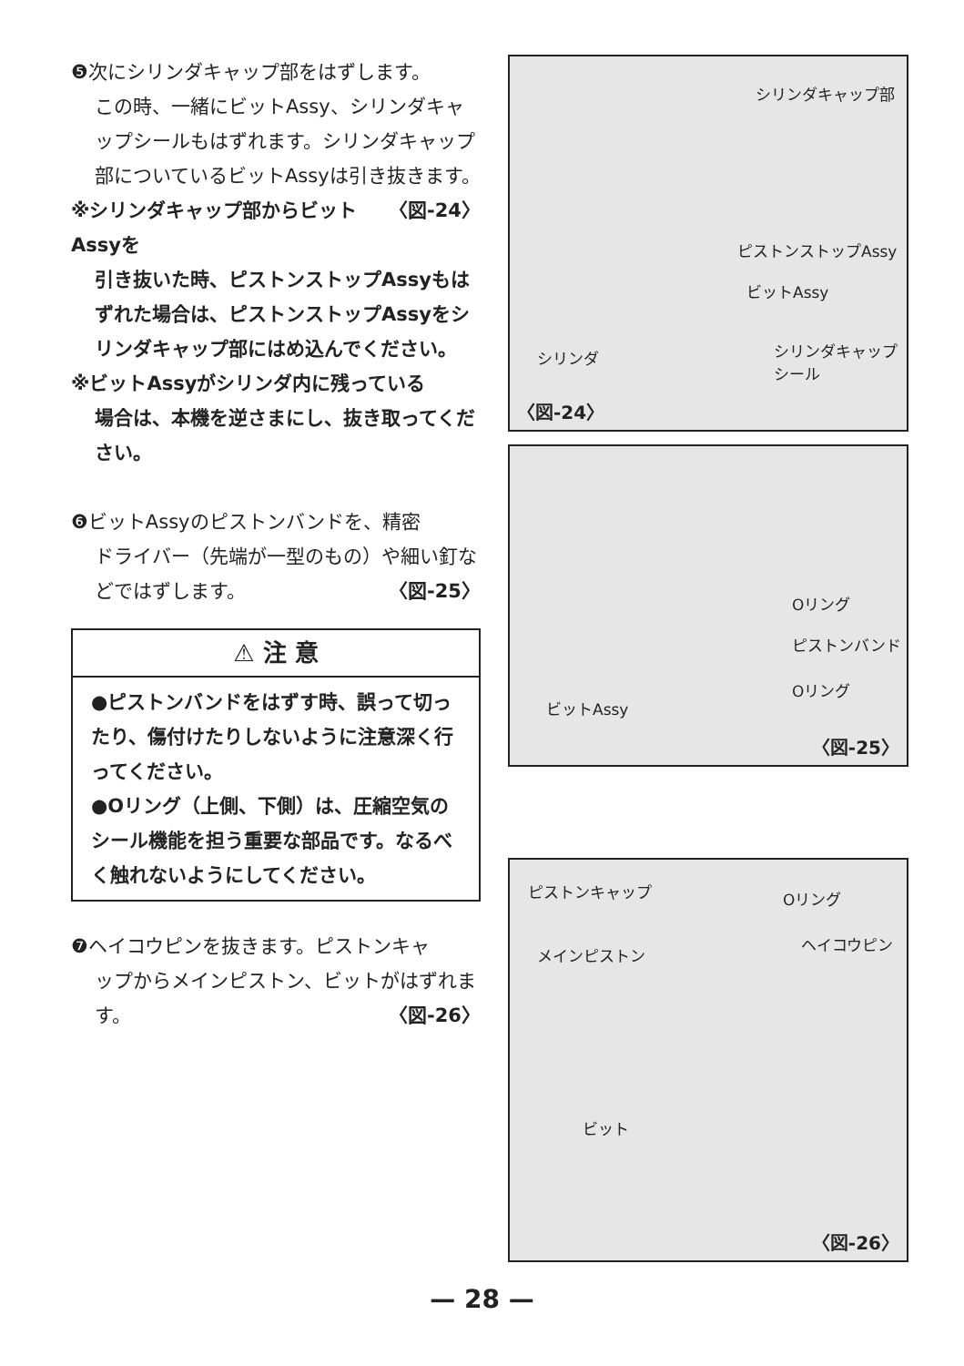❺次にシリンダキャップ部をはずします。
この時、一緒にビットAssy、シリンダキャップシールもはずれます。シリンダキャップ部についているビットAssyは引き抜きます。 〈図-24〉
※シリンダキャップ部からビットAssyを
引き抜いた時、ピストンストップAssyもはずれた場合は、ピストンストップAssyをシリンダキャップ部にはめ込んでください。
※ビットAssyがシリンダ内に残っている
場合は、本機を逆さまにし、抜き取ってください。
❻ビットAssyのピストンバンドを、精密
ドライバー（先端が一型のもの）や細い釘などではずします。 〈図-25〉
⚠ 注 意
●ピストンバンドをはずす時、誤って切ったり、傷付けたりしないように注意深く行ってください。
●Oリング（上側、下側）は、圧縮空気のシール機能を担う重要な部品です。なるべく触れないようにしてください。
❼ヘイコウピンを抜きます。ピストンキャ
ップからメインピストン、ビットがはずれます。 〈図-26〉
シリンダキャップ部
ピストンストップAssy
ビットAssy
シリンダ シリンダキャップ
シール
〈図-24〉
Oリング
ピストンバンド
Oリング
ビットAssy
〈図-25〉
ピストンキャップ Oリング
メインピストン
ヘイコウピン
ビット
〈図-26〉
— 28 —